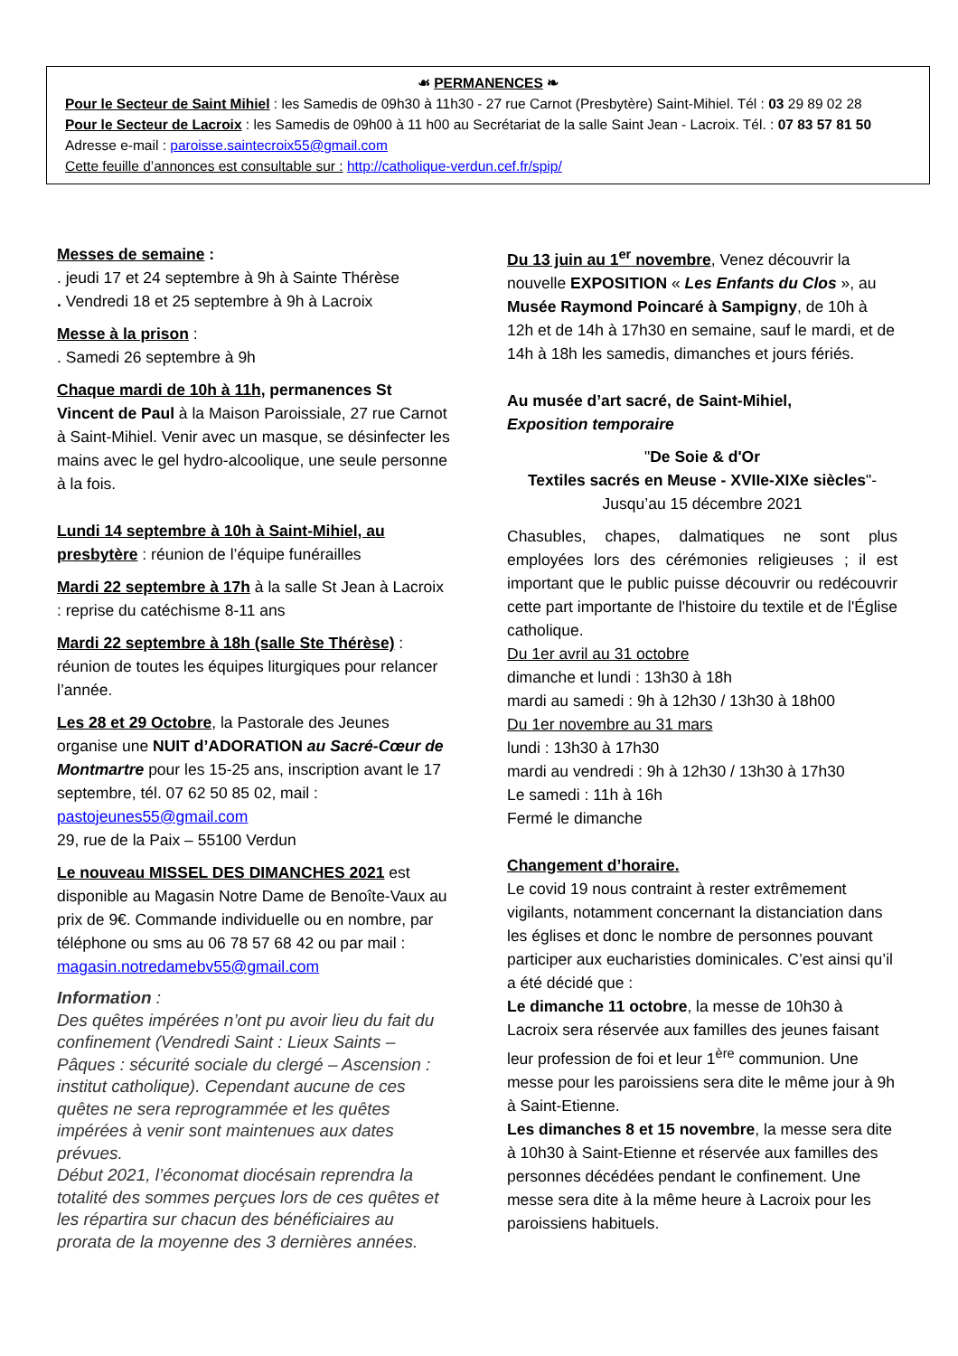☙ PERMANENCES ❧
Pour le Secteur de Saint Mihiel : les Samedis de 09h30 à 11h30 - 27 rue Carnot (Presbytère) Saint-Mihiel. Tél : 03 29 89 02 28
Pour le Secteur de Lacroix : les Samedis de 09h00 à 11 h00 au Secrétariat de la salle Saint Jean - Lacroix. Tél. : 07 83 57 81 50
Adresse e-mail : paroisse.saintecroix55@gmail.com
Cette feuille d’annonces est consultable sur : http://catholique-verdun.cef.fr/spip/
Messes de semaine :
. jeudi 17 et 24 septembre à 9h à Sainte Thérèse
. Vendredi 18 et 25 septembre à 9h à Lacroix
Messe à la prison :
. Samedi 26 septembre à 9h
Chaque mardi de 10h à 11h, permanences St Vincent de Paul à la Maison Paroissiale, 27 rue Carnot à Saint-Mihiel. Venir avec un masque, se désinfecter les mains avec le gel hydro-alcoolique, une seule personne à la fois.
Lundi 14 septembre à 10h à Saint-Mihiel, au presbytère : réunion de l’équipe funérailles
Mardi 22 septembre à 17h à la salle St Jean à Lacroix : reprise du catéchisme 8-11 ans
Mardi 22 septembre à 18h (salle Ste Thérèse) : réunion de toutes les équipes liturgiques pour relancer l’année.
Les 28 et 29 Octobre, la Pastorale des Jeunes organise une NUIT d’ADORATION au Sacré-Cœur de Montmartre pour les 15-25 ans, inscription avant le 17 septembre, tél. 07 62 50 85 02, mail :
pastojeunes55@gmail.com
29, rue de la Paix – 55100 Verdun
Le nouveau MISSEL DES DIMANCHES 2021 est disponible au Magasin Notre Dame de Benoîte-Vaux au prix de 9€. Commande individuelle ou en nombre, par téléphone ou sms au 06 78 57 68 42 ou par mail :
magasin.notredamebv55@gmail.com
Information :
Des quêtes impérées n’ont pu avoir lieu du fait du confinement (Vendredi Saint : Lieux Saints – Pâques : sécurité sociale du clergé – Ascension : institut catholique). Cependant aucune de ces quêtes ne sera reprogrammée et les quêtes impérées à venir sont maintenues aux dates prévues.
Début 2021, l’économat diocésain reprendra la totalité des sommes perçues lors de ces quêtes et les répartira sur chacun des bénéficiaires au prorata de la moyenne des 3 dernières années.
Du 13 juin au 1<sup>er</sup> novembre, Venez découvrir la nouvelle EXPOSITION « Les Enfants du Clos », au Musée Raymond Poincaré à Sampigny, de 10h à 12h et de 14h à 17h30 en semaine, sauf le mardi, et de 14h à 18h les samedis, dimanches et jours fériés.
Au musée d’art sacré, de Saint-Mihiel,
Exposition temporaire
"De Soie & d'Or
Textiles sacrés en Meuse - XVIIe-XIXe siècles"-
Jusqu’au 15 décembre 2021
Chasubles, chapes, dalmatiques ne sont plus employées lors des cérémonies religieuses ; il est important que le public puisse découvrir ou redécouvrir cette part importante de l'histoire du textile et de l'Église catholique.
Du 1er avril au 31 octobre
dimanche et lundi : 13h30 à 18h
mardi au samedi : 9h à 12h30 / 13h30 à 18h00
Du 1er novembre au 31 mars
lundi : 13h30 à 17h30
mardi au vendredi : 9h à 12h30 / 13h30 à 17h30
Le samedi : 11h à 16h
Fermé le dimanche
Changement d’horaire.
Le covid 19 nous contraint à rester extrêmement vigilants, notamment concernant la distanciation dans les églises et donc le nombre de personnes pouvant participer aux eucharisties dominicales. C’est ainsi qu’il a été décidé que :
Le dimanche 11 octobre, la messe de 10h30 à Lacroix sera réservée aux familles des jeunes faisant leur profession de foi et leur 1<sup>ère</sup> communion. Une messe pour les paroissiens sera dite le même jour à 9h à Saint-Etienne.
Les dimanches 8 et 15 novembre, la messe sera dite à 10h30 à Saint-Etienne et réservée aux familles des personnes décédées pendant le confinement. Une messe sera dite à la même heure à Lacroix pour les paroissiens habituels.